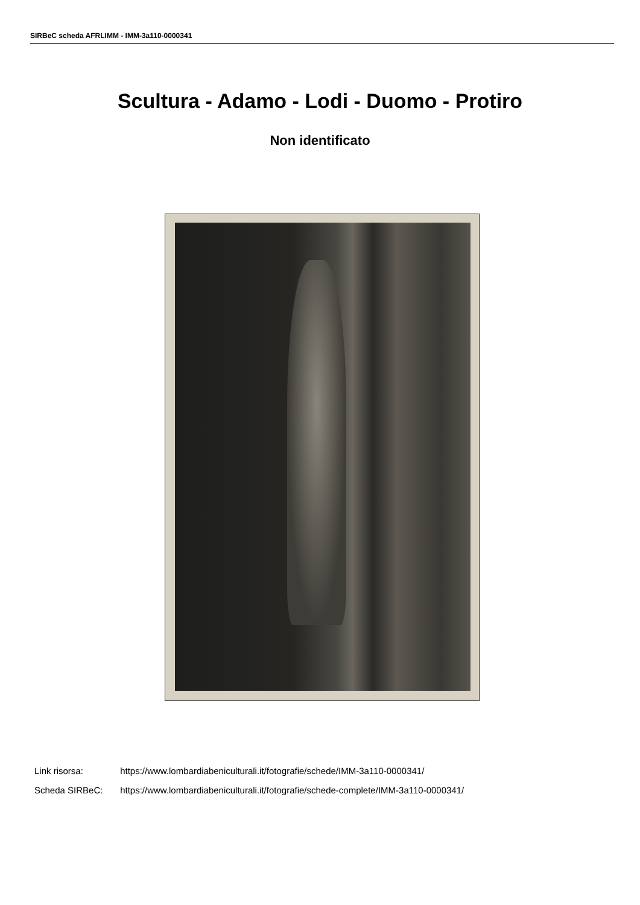SIRBeC scheda AFRLIMM - IMM-3a110-0000341
Scultura - Adamo - Lodi - Duomo - Protiro
Non identificato
Link risorsa: https://www.lombardiabeniculturali.it/fotografie/schede/IMM-3a110-0000341/
Scheda SIRBeC: https://www.lombardiabeniculturali.it/fotografie/schede-complete/IMM-3a110-0000341/